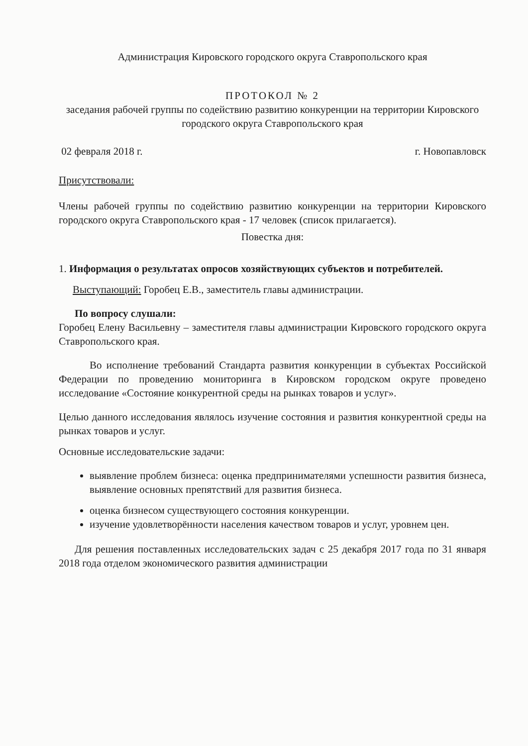Администрация Кировского городского округа Ставропольского края
ПРОТОКОЛ № 2
заседания рабочей группы по содействию развитию конкуренции на территории Кировского городского округа Ставропольского края
02 февраля 2018 г. г. Новопавловск
Присутствовали:
Члены рабочей группы по содействию развитию конкуренции на территории Кировского городского округа Ставропольского края - 17 человек (список прилагается).
Повестка дня:
1. Информация о результатах опросов хозяйствующих субъектов и потребителей.
Выступающий: Горобец Е.В., заместитель главы администрации.
По вопросу слушали:
Горобец Елену Васильевну – заместителя главы администрации Кировского городского округа Ставропольского края.
Во исполнение требований Стандарта развития конкуренции в субъектах Российской Федерации по проведению мониторинга в Кировском городском округе проведено исследование «Состояние конкурентной среды на рынках товаров и услуг».
Целью данного исследования являлось изучение состояния и развития конкурентной среды на рынках товаров и услуг.
Основные исследовательские задачи:
выявление проблем бизнеса: оценка предпринимателями успешности развития бизнеса, выявление основных препятствий для развития бизнеса.
оценка бизнесом существующего состояния конкуренции.
изучение удовлетворённости населения качеством товаров и услуг, уровнем цен.
Для решения поставленных исследовательских задач с 25 декабря 2017 года по 31 января 2018 года отделом экономического развития администрации